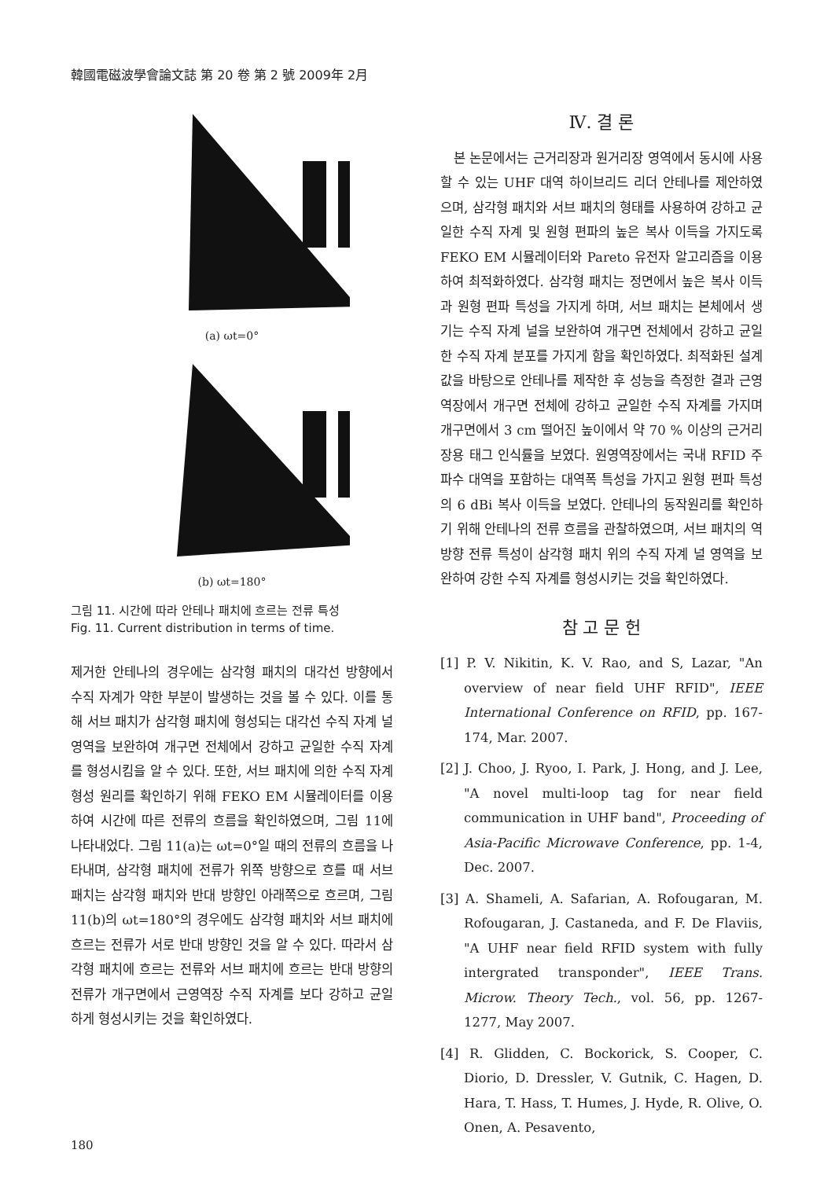韓國電磁波學會論文誌 第 20 卷 第 2 號 2009年 2月
(a) ωt=0°
(b) ωt=180°
그림 11. 시간에 따라 안테나 패치에 흐르는 전류 특성
Fig. 11. Current distribution in terms of time.
제거한 안테나의 경우에는 삼각형 패치의 대각선 방향에서 수직 자계가 약한 부분이 발생하는 것을 볼 수 있다. 이를 통해 서브 패치가 삼각형 패치에 형성되는 대각선 수직 자계 널 영역을 보완하여 개구면 전체에서 강하고 균일한 수직 자계를 형성시킴을 알 수 있다. 또한, 서브 패치에 의한 수직 자계 형성 원리를 확인하기 위해 FEKO EM 시뮬레이터를 이용하여 시간에 따른 전류의 흐름을 확인하였으며, 그림 11에 나타내었다. 그림 11(a)는 ωt=0°일 때의 전류의 흐름을 나타내며, 삼각형 패치에 전류가 위쪽 방향으로 흐를 때 서브 패치는 삼각형 패치와 반대 방향인 아래쪽으로 흐르며, 그림 11(b)의 ωt=180°의 경우에도 삼각형 패치와 서브 패치에 흐르는 전류가 서로 반대 방향인 것을 알 수 있다. 따라서 삼각형 패치에 흐르는 전류와 서브 패치에 흐르는 반대 방향의 전류가 개구면에서 근영역장 수직 자계를 보다 강하고 균일하게 형성시키는 것을 확인하였다.
Ⅳ. 결 론
본 논문에서는 근거리장과 원거리장 영역에서 동시에 사용할 수 있는 UHF 대역 하이브리드 리더 안테나를 제안하였으며, 삼각형 패치와 서브 패치의 형태를 사용하여 강하고 균일한 수직 자계 및 원형 편파의 높은 복사 이득을 가지도록 FEKO EM 시뮬레이터와 Pareto 유전자 알고리즘을 이용하여 최적화하였다. 삼각형 패치는 정면에서 높은 복사 이득과 원형 편파 특성을 가지게 하며, 서브 패치는 본체에서 생기는 수직 자계 널을 보완하여 개구면 전체에서 강하고 균일한 수직 자계 분포를 가지게 함을 확인하였다. 최적화된 설계 값을 바탕으로 안테나를 제작한 후 성능을 측정한 결과 근영역장에서 개구면 전체에 강하고 균일한 수직 자계를 가지며 개구면에서 3 cm 떨어진 높이에서 약 70 % 이상의 근거리장용 태그 인식률을 보였다. 원영역장에서는 국내 RFID 주파수 대역을 포함하는 대역폭 특성을 가지고 원형 편파 특성의 6 dBi 복사 이득을 보였다. 안테나의 동작원리를 확인하기 위해 안테나의 전류 흐름을 관찰하였으며, 서브 패치의 역방향 전류 특성이 삼각형 패치 위의 수직 자계 널 영역을 보완하여 강한 수직 자계를 형성시키는 것을 확인하였다.
참 고 문 헌
[1] P. V. Nikitin, K. V. Rao, and S, Lazar, "An overview of near field UHF RFID", IEEE International Conference on RFID, pp. 167-174, Mar. 2007.
[2] J. Choo, J. Ryoo, I. Park, J. Hong, and J. Lee, "A novel multi-loop tag for near field communication in UHF band", Proceeding of Asia-Pacific Microwave Conference, pp. 1-4, Dec. 2007.
[3] A. Shameli, A. Safarian, A. Rofougaran, M. Rofougaran, J. Castaneda, and F. De Flaviis, "A UHF near field RFID system with fully intergrated transponder", IEEE Trans. Microw. Theory Tech., vol. 56, pp. 1267-1277, May 2007.
[4] R. Glidden, C. Bockorick, S. Cooper, C. Diorio, D. Dressler, V. Gutnik, C. Hagen, D. Hara, T. Hass, T. Humes, J. Hyde, R. Olive, O. Onen, A. Pesavento,
180